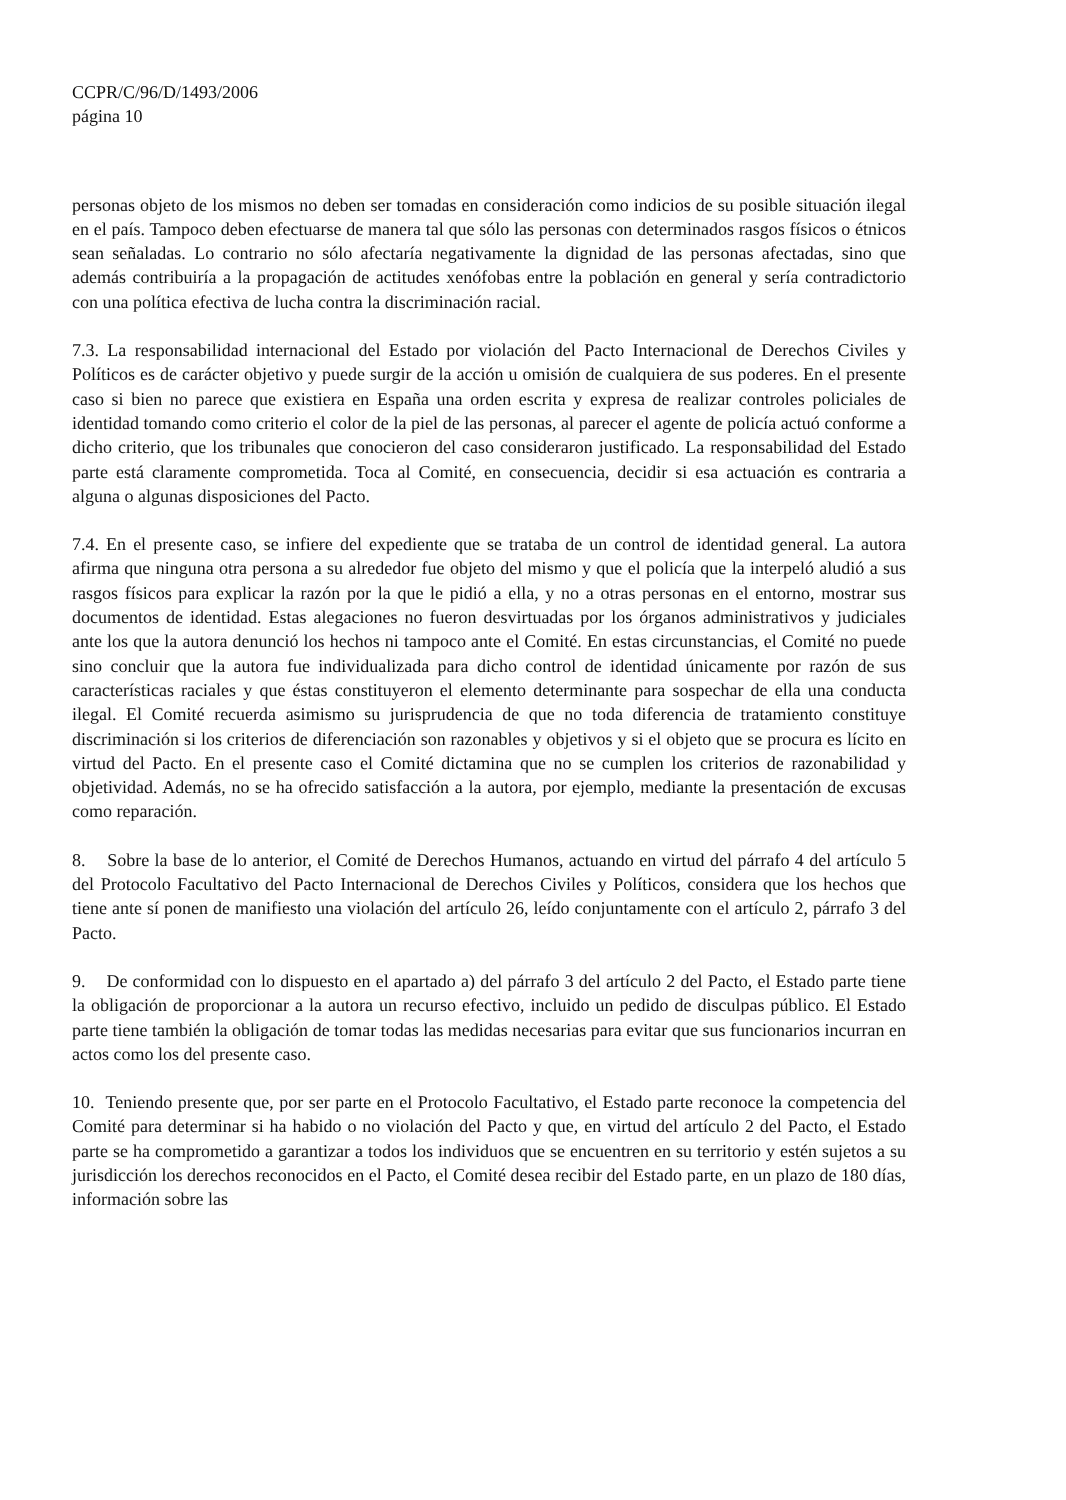CCPR/C/96/D/1493/2006
página 10
personas objeto de los mismos no deben ser tomadas en consideración como indicios de su posible situación ilegal en el país. Tampoco deben efectuarse de manera tal que sólo las personas con determinados rasgos físicos o étnicos sean señaladas. Lo contrario no sólo afectaría negativamente la dignidad de las personas afectadas, sino que además contribuiría a la propagación de actitudes xenófobas entre la población en general y sería contradictorio con una política efectiva de lucha contra la discriminación racial.
7.3. La responsabilidad internacional del Estado por violación del Pacto Internacional de Derechos Civiles y Políticos es de carácter objetivo y puede surgir de la acción u omisión de cualquiera de sus poderes. En el presente caso si bien no parece que existiera en España una orden escrita y expresa de realizar controles policiales de identidad tomando como criterio el color de la piel de las personas, al parecer el agente de policía actuó conforme a dicho criterio, que los tribunales que conocieron del caso consideraron justificado. La responsabilidad del Estado parte está claramente comprometida. Toca al Comité, en consecuencia, decidir si esa actuación es contraria a alguna o algunas disposiciones del Pacto.
7.4. En el presente caso, se infiere del expediente que se trataba de un control de identidad general. La autora afirma que ninguna otra persona a su alrededor fue objeto del mismo y que el policía que la interpeló aludió a sus rasgos físicos para explicar la razón por la que le pidió a ella, y no a otras personas en el entorno, mostrar sus documentos de identidad. Estas alegaciones no fueron desvirtuadas por los órganos administrativos y judiciales ante los que la autora denunció los hechos ni tampoco ante el Comité. En estas circunstancias, el Comité no puede sino concluir que la autora fue individualizada para dicho control de identidad únicamente por razón de sus características raciales y que éstas constituyeron el elemento determinante para sospechar de ella una conducta ilegal. El Comité recuerda asimismo su jurisprudencia de que no toda diferencia de tratamiento constituye discriminación si los criterios de diferenciación son razonables y objetivos y si el objeto que se procura es lícito en virtud del Pacto. En el presente caso el Comité dictamina que no se cumplen los criterios de razonabilidad y objetividad. Además, no se ha ofrecido satisfacción a la autora, por ejemplo, mediante la presentación de excusas como reparación.
8. Sobre la base de lo anterior, el Comité de Derechos Humanos, actuando en virtud del párrafo 4 del artículo 5 del Protocolo Facultativo del Pacto Internacional de Derechos Civiles y Políticos, considera que los hechos que tiene ante sí ponen de manifiesto una violación del artículo 26, leído conjuntamente con el artículo 2, párrafo 3 del Pacto.
9. De conformidad con lo dispuesto en el apartado a) del párrafo 3 del artículo 2 del Pacto, el Estado parte tiene la obligación de proporcionar a la autora un recurso efectivo, incluido un pedido de disculpas público. El Estado parte tiene también la obligación de tomar todas las medidas necesarias para evitar que sus funcionarios incurran en actos como los del presente caso.
10. Teniendo presente que, por ser parte en el Protocolo Facultativo, el Estado parte reconoce la competencia del Comité para determinar si ha habido o no violación del Pacto y que, en virtud del artículo 2 del Pacto, el Estado parte se ha comprometido a garantizar a todos los individuos que se encuentren en su territorio y estén sujetos a su jurisdicción los derechos reconocidos en el Pacto, el Comité desea recibir del Estado parte, en un plazo de 180 días, información sobre las